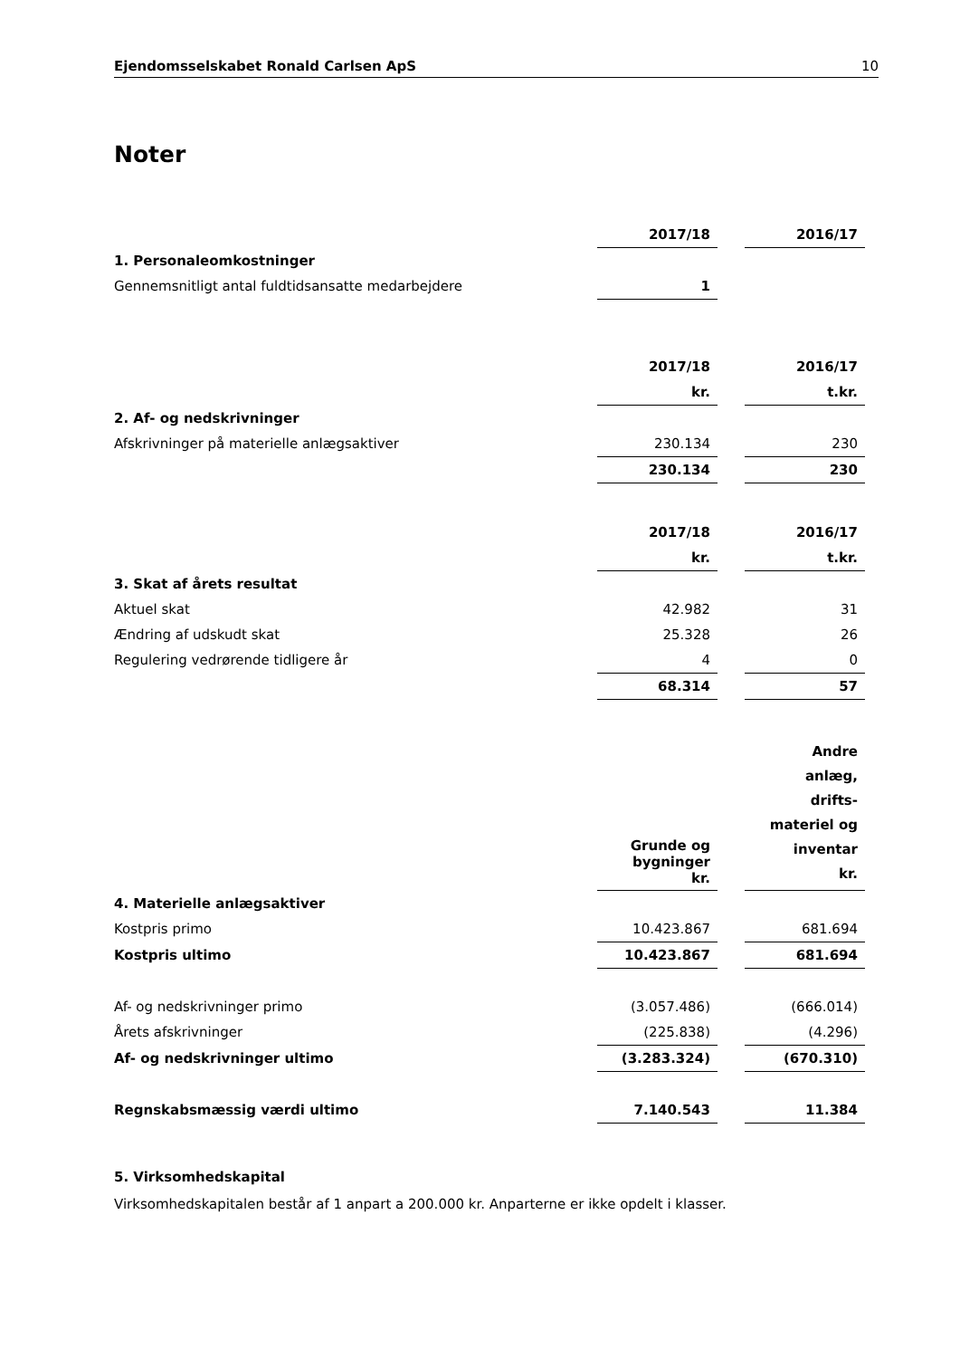Ejendomsselskabet Ronald Carlsen ApS 10
Noter
| | 2017/18 | | 2016/17 |
| 1. Personaleomkostninger | | | |
| Gennemsnitligt antal fuldtidsansatte medarbejdere | 1 | | |
| | 2017/18 | | 2016/17 |
| | kr. | | t.kr. |
| 2. Af- og nedskrivninger | | | |
| Afskrivninger på materielle anlægsaktiver | 230.134 | | 230 |
| | 230.134 | | 230 |
| | 2017/18 | | 2016/17 |
| | kr. | | t.kr. |
| 3. Skat af årets resultat | | | |
| Aktuel skat | 42.982 | | 31 |
| Ændring af udskudt skat | 25.328 | | 26 |
| Regulering vedrørende tidligere år | 4 | | 0 |
| | 68.314 | | 57 |
| | Grunde og bygninger kr. | | Andre anlæg, drifts- materiel og inventar kr. |
| 4. Materielle anlægsaktiver | | | |
| Kostpris primo | 10.423.867 | | 681.694 |
| Kostpris ultimo | 10.423.867 | | 681.694 |
| Af- og nedskrivninger primo | (3.057.486) | | (666.014) |
| Årets afskrivninger | (225.838) | | (4.296) |
| Af- og nedskrivninger ultimo | (3.283.324) | | (670.310) |
| Regnskabsmæssig værdi ultimo | 7.140.543 | | 11.384 |
5. Virksomhedskapital
Virksomhedskapitalen består af 1 anpart a 200.000 kr. Anparterne er ikke opdelt i klasser.